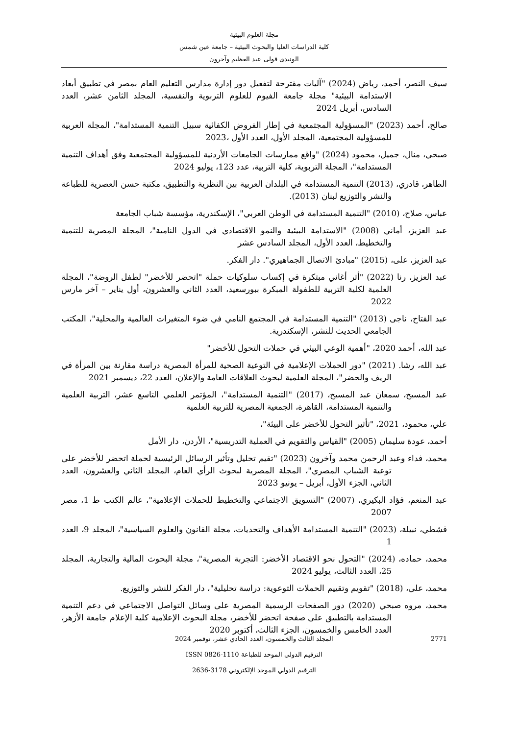مجلة العلوم البيئية
كلية الدراسات العليا والبحوث البيئية – جامعة عين شمس
الونيدى فولى عبد العظيم وآخرون
سيف النصر، أحمد، رياض (2024) "آليات مقترحة لتفعيل دور إدارة مدارس التعليم العام بمصر في تطبيق أبعاد الاستدامة البيئية" مجلة جامعة الفيوم للعلوم التربوية والنفسية، المجلد الثامن عشر، العدد السادس، أبريل 2024
صالح، أحمد (2023) "المسؤولية المجتمعية في إطار الفروض الكفائية سبيل التنمية المستدامة"، المجلة العربية للمسؤولية المجتمعية، المجلد الأول، العدد الأول ،2023
صبحي، منال، جميل، محمود (2024) "واقع ممارسات الجامعات الأردنية للمسؤولية المجتمعية وفق أهداف التنمية المستدامة"، المجلة التربوية، كلية التربية، عدد 123، يوليو 2024
الطاهر، قادري، (2013) التنمية المستدامة في البلدان العربية بين النظرية والتطبيق، مكتبة حسن العصرية للطباعة والنشر والتوزيع لبنان (2013).
عباس، صلاح، (2010) "التنمية المستدامة في الوطن العربي"، الإسكندرية، مؤسسة شباب الجامعة
عبد العزيز، أماني (2008) "الاستدامة البيئية والنمو الاقتصادي في الدول النامية"، المجلة المصرية للتنمية والتخطيط، العدد الأول، المجلد السادس عشر
عبد العزيز، على، (2015) "مبادئ الاتصال الجماهيري". دار الفكر.
عبد العزيز، رنا (2022) "أثر أغاني مبتكرة في إكساب سلوكيات حملة "اتحضر للأخضر" لطفل الروضة"، المجلة العلمية لكلية التربية للطفولة المبكرة ببورسعيد، العدد الثاني والعشرون، أول يناير – آخر مارس 2022
عبد الفتاح، ناجى (2013) "التنمية المستدامة في المجتمع النامي في ضوء المتغيرات العالمية والمحلية"، المكتب الجامعي الحديث للنشر، الإسكندرية.
عبد الله، أحمد 2020، "أهمية الوعي البيئي في حملات التحول للأخضر"
عبد الله، رشا. (2021) "دور الحملات الإعلامية في التوعية الصحية للمرأة المصرية دراسة مقارنة بين المرأة في الريف والحضر"، المجلة العلمية لبحوث العلاقات العامة والإعلان، العدد 22، ديسمبر 2021
عبد المسيح، سمعان عبد المسيح، (2017) "التنمية المستدامة"، المؤتمر العلمي التاسع عشر، التربية العلمية والتنمية المستدامة، القاهرة، الجمعية المصرية للتربية العلمية
علي، محمود، 2021، "تأثير التحول للأخضر على البيئة"،
أحمد، عودة سليمان (2005) "القياس والتقويم في العملية التدريسية"، الأردن، دار الأمل
محمد، فداء وعبد الرحمن محمد وآخرون (2023) "تقيم تحليل وتأثير الرسائل الرئيسية لحملة اتحضر للأخضر على توعية الشباب المصري"، المجلة المصرية لبحوث الرأي العام، المجلد الثاني والعشرون، العدد الثاني، الجزء الأول، أبريل – يونيو 2023
عبد المنعم، فؤاد البكيري، (2007) "التسويق الاجتماعي والتخطيط للحملات الإعلامية"، عالم الكتب ط 1، مصر 2007
قشطي، نبيلة، (2023) "التنمية المستدامة الأهداف والتحديات، مجلة القانون والعلوم السياسية"، المجلد 9، العدد 1
محمد، حماده، (2024) "التحول نحو الاقتصاد الأخضر: التجربة المصرية"، مجلة البحوث المالية والتجارية، المجلد 25، العدد الثالث، يوليو 2024
محمد، على، (2018) "تقويم وتقييم الحملات التوعوية: دراسة تحليلية"، دار الفكر للنشر والتوزيع.
محمد، مروه صبحي (2020) دور الصفحات الرسمية المصرية على وسائل التواصل الاجتماعي في دعم التنمية المستدامة بالتطبيق على صفحة اتحضر للأخضر، مجلة البحوث الإعلامية كلية الإعلام جامعة الأزهر، العدد الخامس والخمسون، الجزء الثالث، أكتوبر 2020
2771
المجلد الثالث والخمسون، العدد الحادي عشر، نوفمبر 2024
الترقيم الدولي الموحد للطباعة 1110-0826 ISSN
الترقيم الدولي الموحد الإلكتروني 3178-2636